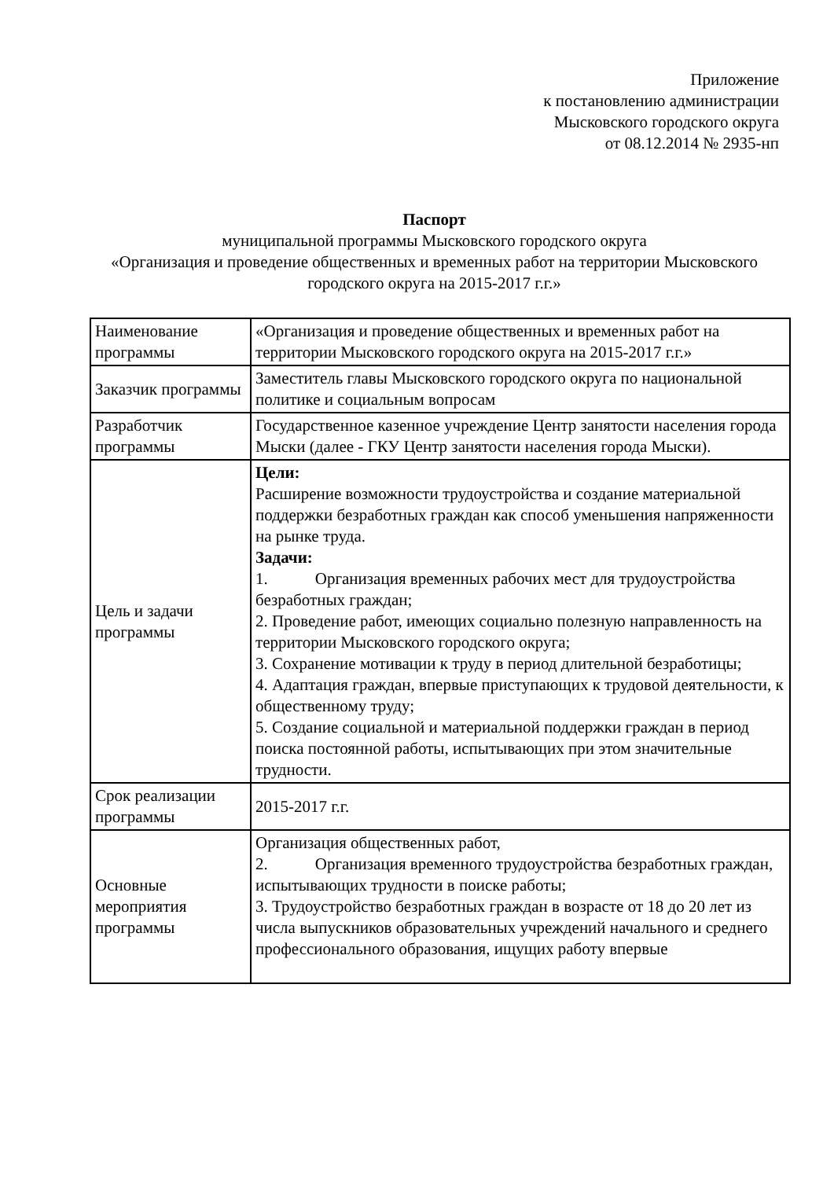Приложение
к постановлению администрации
Мысковского городского округа
от 08.12.2014 № 2935-нп
Паспорт
муниципальной программы Мысковского городского округа
«Организация и проведение общественных и временных работ на территории Мысковского городского округа на 2015-2017 г.г.»
| Наименование программы | «Организация и проведение общественных и временных работ на территории Мысковского городского округа на 2015-2017 г.г.» |
| Заказчик программы | Заместитель главы Мысковского городского округа по национальной политике и социальным вопросам |
| Разработчик программы | Государственное казенное учреждение Центр занятости населения города Мыски (далее - ГКУ Центр занятости населения города Мыски). |
| Цель и задачи программы | Цели: Расширение возможности трудоустройства и создание материальной поддержки безработных граждан как способ уменьшения напряженности на рынке труда. Задачи: 1. Организация временных рабочих мест для трудоустройства безработных граждан; 2. Проведение работ, имеющих социально полезную направленность на территории Мысковского городского округа; 3. Сохранение мотивации к труду в период длительной безработицы; 4. Адаптация граждан, впервые приступающих к трудовой деятельности, к общественному труду; 5. Создание социальной и материальной поддержки граждан в период поиска постоянной работы, испытывающих при этом значительные трудности. |
| Срок реализации программы | 2015-2017 г.г. |
| Основные мероприятия программы | Организация общественных работ, 2. Организация временного трудоустройства безработных граждан, испытывающих трудности в поиске работы; 3. Трудоустройство безработных граждан в возрасте от 18 до 20 лет из числа выпускников образовательных учреждений начального и среднего профессионального образования, ищущих работу впервые |